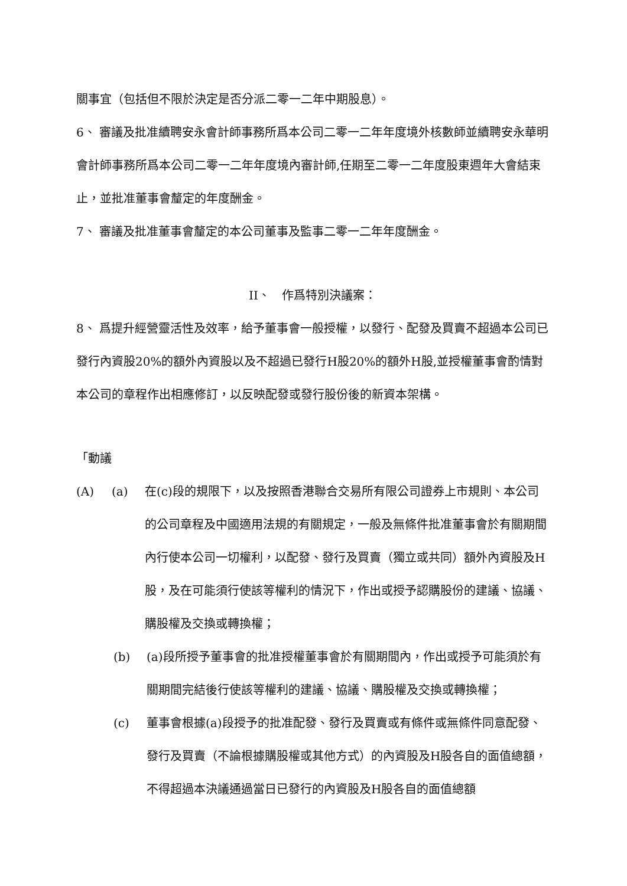關事宜（包括但不限於決定是否分派二零一二年中期股息）。
6、 審議及批准續聘安永會計師事務所爲本公司二零一二年年度境外核數師並續聘安永華明會計師事務所爲本公司二零一二年年度境內審計師,任期至二零一二年度股東週年大會結束止，並批准董事會釐定的年度酬金。
7、 審議及批准董事會釐定的本公司董事及監事二零一二年年度酬金。
II、　作爲特別決議案：
8、 爲提升經營靈活性及效率，給予董事會一般授權，以發行、配發及買賣不超過本公司已發行內資股20%的額外內資股以及不超過已發行H股20%的額外H股,並授權董事會酌情對本公司的章程作出相應修訂，以反映配發或發行股份後的新資本架構。
「動議
(A) (a) 在(c)段的規限下，以及按照香港聯合交易所有限公司證券上市規則、本公司的公司章程及中國適用法規的有關規定，一般及無條件批准董事會於有關期間內行使本公司一切權利，以配發、發行及買賣（獨立或共同）額外內資股及H股，及在可能須行使該等權利的情況下，作出或授予認購股份的建議、協議、購股權及交換或轉換權；
(b) (a)段所授予董事會的批准授權董事會於有關期間內，作出或授予可能須於有關期間完結後行使該等權利的建議、協議、購股權及交換或轉換權；
(c) 董事會根據(a)段授予的批准配發、發行及買賣或有條件或無條件同意配發、發行及買賣（不論根據購股權或其他方式）的內資股及H股各自的面值總額，不得超過本決議通過當日已發行的內資股及H股各自的面值總額